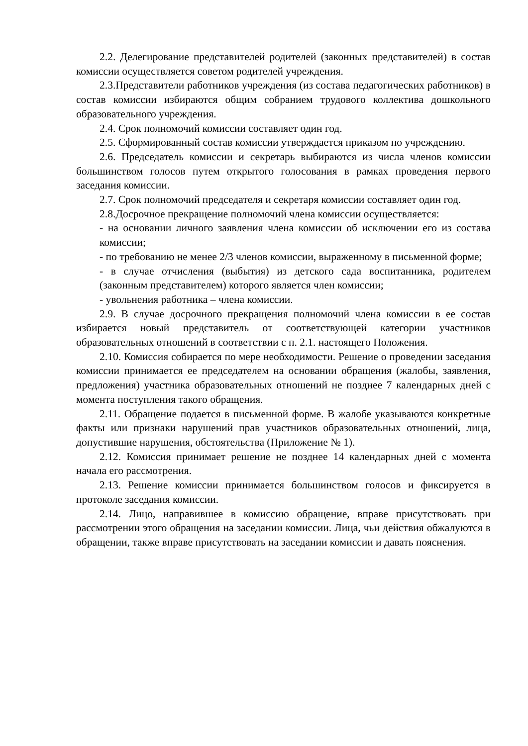2.2. Делегирование представителей родителей (законных представителей) в состав комиссии осуществляется советом родителей учреждения.
2.3.Представители работников учреждения (из состава педагогических работников) в состав комиссии избираются общим собранием трудового коллектива дошкольного образовательного учреждения.
2.4. Срок полномочий комиссии составляет один год.
2.5. Сформированный состав комиссии утверждается приказом по учреждению.
2.6. Председатель комиссии и секретарь выбираются из числа членов комиссии большинством голосов путем открытого голосования в рамках проведения первого заседания комиссии.
2.7. Срок полномочий председателя и секретаря комиссии составляет один год.
2.8.Досрочное прекращение полномочий члена комиссии осуществляется:
- на основании личного заявления члена комиссии об исключении его из состава комиссии;
- по требованию не менее 2/3 членов комиссии, выраженному в письменной форме;
- в случае отчисления (выбытия) из детского сада воспитанника, родителем (законным представителем) которого является член комиссии;
- увольнения работника – члена комиссии.
2.9. В случае досрочного прекращения полномочий члена комиссии в ее состав избирается новый представитель от соответствующей категории участников образовательных отношений в соответствии с п. 2.1. настоящего Положения.
2.10. Комиссия собирается по мере необходимости. Решение о проведении заседания комиссии принимается ее председателем на основании обращения (жалобы, заявления, предложения) участника образовательных отношений не позднее 7 календарных дней с момента поступления такого обращения.
2.11. Обращение подается в письменной форме. В жалобе указываются конкретные факты или признаки нарушений прав участников образовательных отношений, лица, допустившие нарушения, обстоятельства (Приложение № 1).
2.12. Комиссия принимает решение не позднее 14 календарных дней с момента начала его рассмотрения.
2.13. Решение комиссии принимается большинством голосов и фиксируется в протоколе заседания комиссии.
2.14. Лицо, направившее в комиссию обращение, вправе присутствовать при рассмотрении этого обращения на заседании комиссии. Лица, чьи действия обжалуются в обращении, также вправе присутствовать на заседании комиссии и давать пояснения.